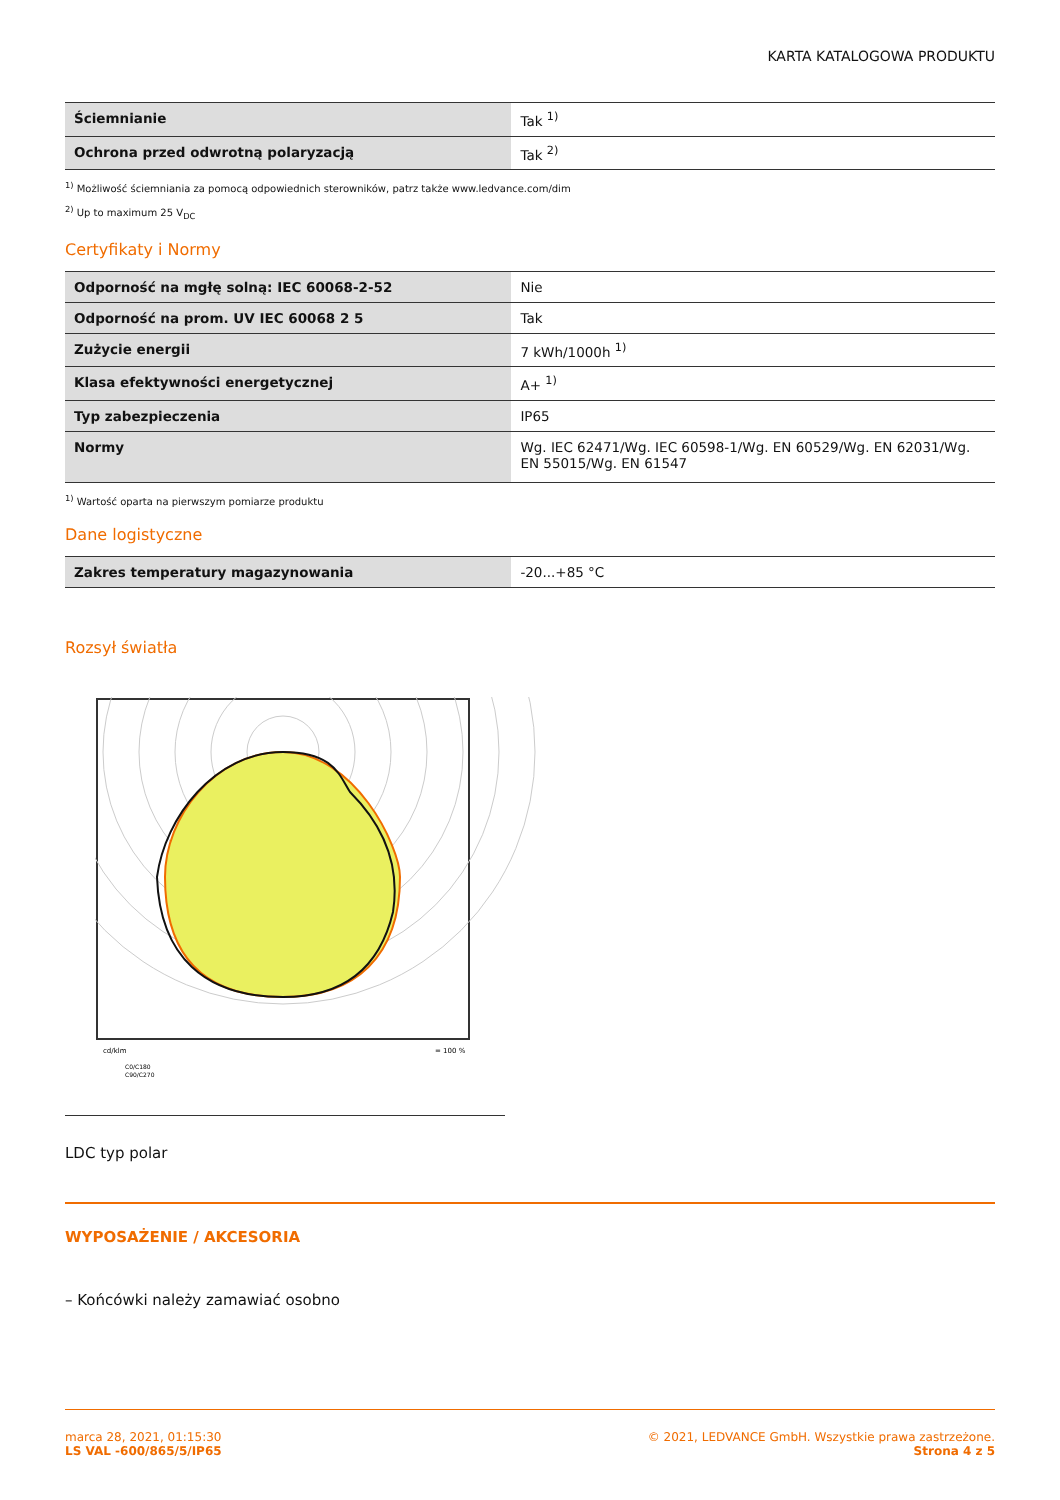KARTA KATALOGOWA PRODUKTU
| Ściemnianie | Tak <sup>1)</sup> |
| Ochrona przed odwrotną polaryzacją | Tak <sup>2)</sup> |
<sup>1)</sup> Możliwość ściemniania za pomocą odpowiednich sterowników, patrz także www.ledvance.com/dim
<sup>2)</sup> Up to maximum 25 V<sub>DC</sub>
Certyfikaty i Normy
| Odporność na mgłę solną: IEC 60068-2-52 | Nie |
| Odporność na prom. UV IEC 60068 2 5 | Tak |
| Zużycie energii | 7 kWh/1000h <sup>1)</sup> |
| Klasa efektywności energetycznej | A+ <sup>1)</sup> |
| Typ zabezpieczenia | IP65 |
| Normy | Wg. IEC 62471/Wg. IEC 60598-1/Wg. EN 60529/Wg. EN 62031/Wg. EN 55015/Wg. EN 61547 |
<sup>1)</sup> Wartość oparta na pierwszym pomiarze produktu
Dane logistyczne
| Zakres temperatury magazynowania | -20...+85 °C |
Rozsył światła
cd/klm
= 100 %
C0/C180
C90/C270
LDC typ polar
WYPOSAŻENIE / AKCESORIA
– Końcówki należy zamawiać osobno
marca 28, 2021, 01:15:30
LS VAL -600/865/5/IP65
© 2021, LEDVANCE GmbH. Wszystkie prawa zastrzeżone.
Strona 4 z 5